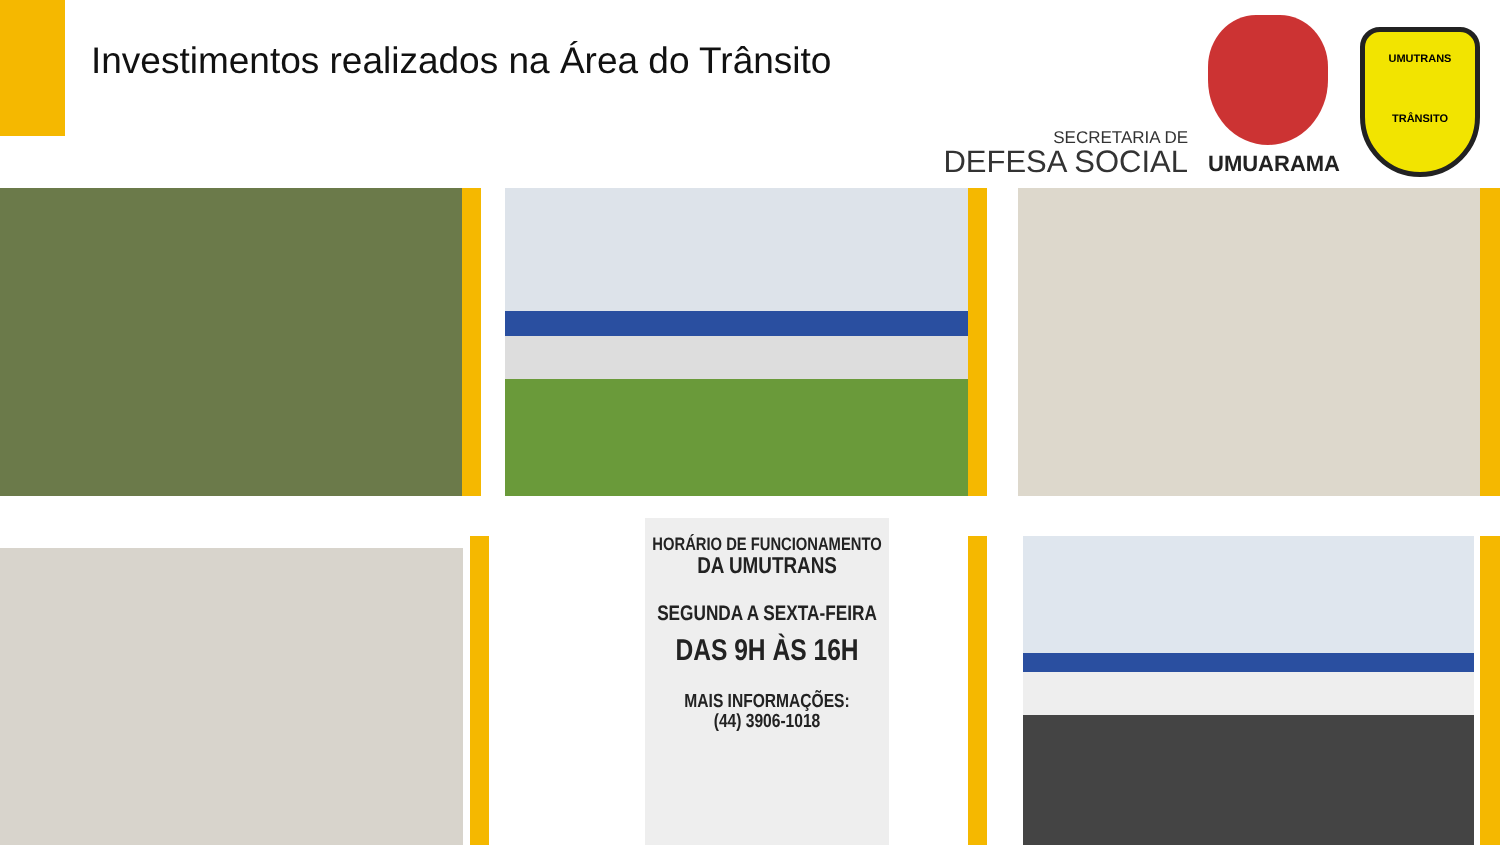Investimentos realizados na Área do Trânsito
SECRETARIA DE
DEFESA SOCIAL
UMUARAMA
UMUTRANS
TRÂNSITO
HORÁRIO DE FUNCIONAMENTO
DA UMUTRANS
SEGUNDA A SEXTA-FEIRA
DAS 9H ÀS 16H
MAIS INFORMAÇÕES:
(44) 3906-1018